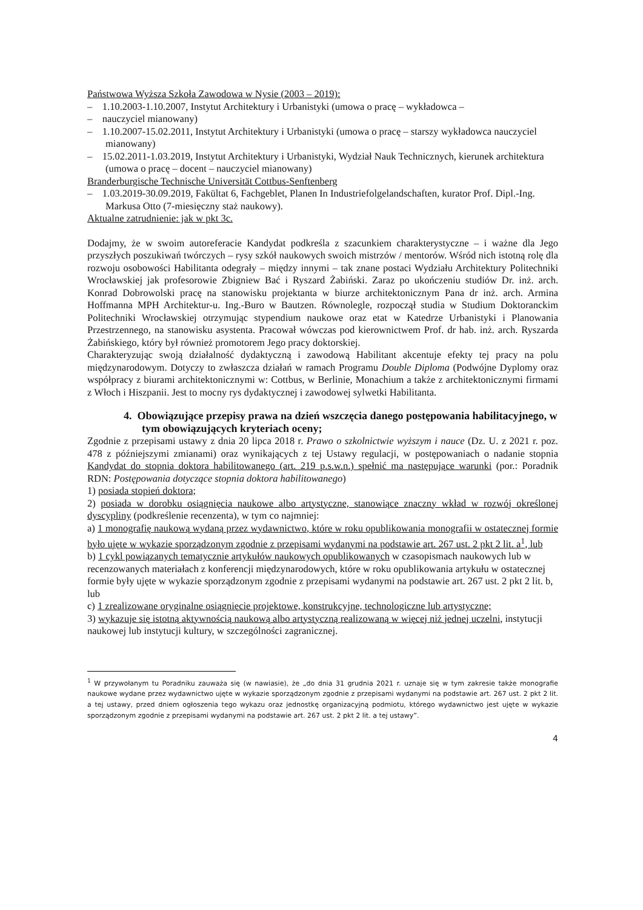Państwowa Wyższa Szkoła Zawodowa w Nysie (2003 – 2019):
– 1.10.2003-1.10.2007, Instytut Architektury i Urbanistyki (umowa o pracę – wykładowca –
– nauczyciel mianowany)
– 1.10.2007-15.02.2011, Instytut Architektury i Urbanistyki (umowa o pracę – starszy wykładowca nauczyciel mianowany)
– 15.02.2011-1.03.2019, Instytut Architektury i Urbanistyki, Wydział Nauk Technicznych, kierunek architektura (umowa o pracę – docent – nauczyciel mianowany)
Branderburgische Technische Universität Cottbus-Senftenberg
– 1.03.2019-30.09.2019, Fakültat 6, Fachgeblet, Planen In Industriefolgelandschaften, kurator Prof. Dipl.-Ing. Markusa Otto (7-miesięczny staż naukowy).
Aktualne zatrudnienie: jak w pkt 3c.
Dodajmy, że w swoim autoreferacie Kandydat podkreśla z szacunkiem charakterystyczne – i ważne dla Jego przyszłych poszukiwań twórczych – rysy szkół naukowych swoich mistrzów / mentorów. Wśród nich istotną rolę dla rozwoju osobowości Habilitanta odegrały – między innymi – tak znane postaci Wydziału Architektury Politechniki Wrocławskiej jak profesorowie Zbigniew Bać i Ryszard Żabiński. Zaraz po ukończeniu studiów Dr. inż. arch. Konrad Dobrowolski pracę na stanowisku projektanta w biurze architektonicznym Pana dr inż. arch. Armina Hoffmanna MPH Architektur-u. Ing.-Buro w Bautzen. Równolegle, rozpoczął studia w Studium Doktoranckim Politechniki Wrocławskiej otrzymując stypendium naukowe oraz etat w Katedrze Urbanistyki i Planowania Przestrzennego, na stanowisku asystenta. Pracował wówczas pod kierownictwem Prof. dr hab. inż. arch. Ryszarda Żabińskiego, który był również promotorem Jego pracy doktorskiej.
Charakteryzując swoją działalność dydaktyczną i zawodową Habilitant akcentuje efekty tej pracy na polu międzynarodowym. Dotyczy to zwłaszcza działań w ramach Programu Double Diploma (Podwójne Dyplomy oraz współpracy z biurami architektonicznymi w: Cottbus, w Berlinie, Monachium a także z architektonicznymi firmami z Włoch i Hiszpanii. Jest to mocny rys dydaktycznej i zawodowej sylwetki Habilitanta.
4. Obowiązujące przepisy prawa na dzień wszczęcia danego postępowania habilitacyjnego, w tym obowiązujących kryteriach oceny;
Zgodnie z przepisami ustawy z dnia 20 lipca 2018 r. Prawo o szkolnictwie wyższym i nauce (Dz. U. z 2021 r. poz. 478 z późniejszymi zmianami) oraz wynikających z tej Ustawy regulacji, w postępowaniach o nadanie stopnia Kandydat do stopnia doktora habilitowanego (art. 219 p.s.w.n.) spełnić ma następujące warunki (por.: Poradnik RDN: Postępowania dotyczące stopnia doktora habilitowanego)
1) posiada stopień doktora;
2) posiada w dorobku osiągnięcia naukowe albo artystyczne, stanowiące znaczny wkład w rozwój określonej dyscypliny (podkreślenie recenzenta), w tym co najmniej:
a) 1 monografię naukową wydaną przez wydawnictwo, które w roku opublikowania monografii w ostatecznej formie było ujęte w wykazie sporządzonym zgodnie z przepisami wydanymi na podstawie art. 267 ust. 2 pkt 2 lit. a<sup>1</sup>, lub
b) 1 cykl powiązanych tematycznie artykułów naukowych opublikowanych w czasopismach naukowych lub w recenzowanych materiałach z konferencji międzynarodowych, które w roku opublikowania artykułu w ostatecznej formie były ujęte w wykazie sporządzonym zgodnie z przepisami wydanymi na podstawie art. 267 ust. 2 pkt 2 lit. b, lub
c) 1 zrealizowane oryginalne osiągnięcie projektowe, konstrukcyjne, technologiczne lub artystyczne;
3) wykazuje się istotną aktywnością naukową albo artystyczną realizowaną w więcej niż jednej uczelni, instytucji naukowej lub instytucji kultury, w szczególności zagranicznej.
<sup>1</sup> W przywołanym tu Poradniku zauważa się (w nawiasie), że „do dnia 31 grudnia 2021 r. uznaje się w tym zakresie także monografie naukowe wydane przez wydawnictwo ujęte w wykazie sporządzonym zgodnie z przepisami wydanymi na podstawie art. 267 ust. 2 pkt 2 lit. a tej ustawy, przed dniem ogłoszenia tego wykazu oraz jednostkę organizacyjną podmiotu, którego wydawnictwo jest ujęte w wykazie sporządzonym zgodnie z przepisami wydanymi na podstawie art. 267 ust. 2 pkt 2 lit. a tej ustawy”.
4